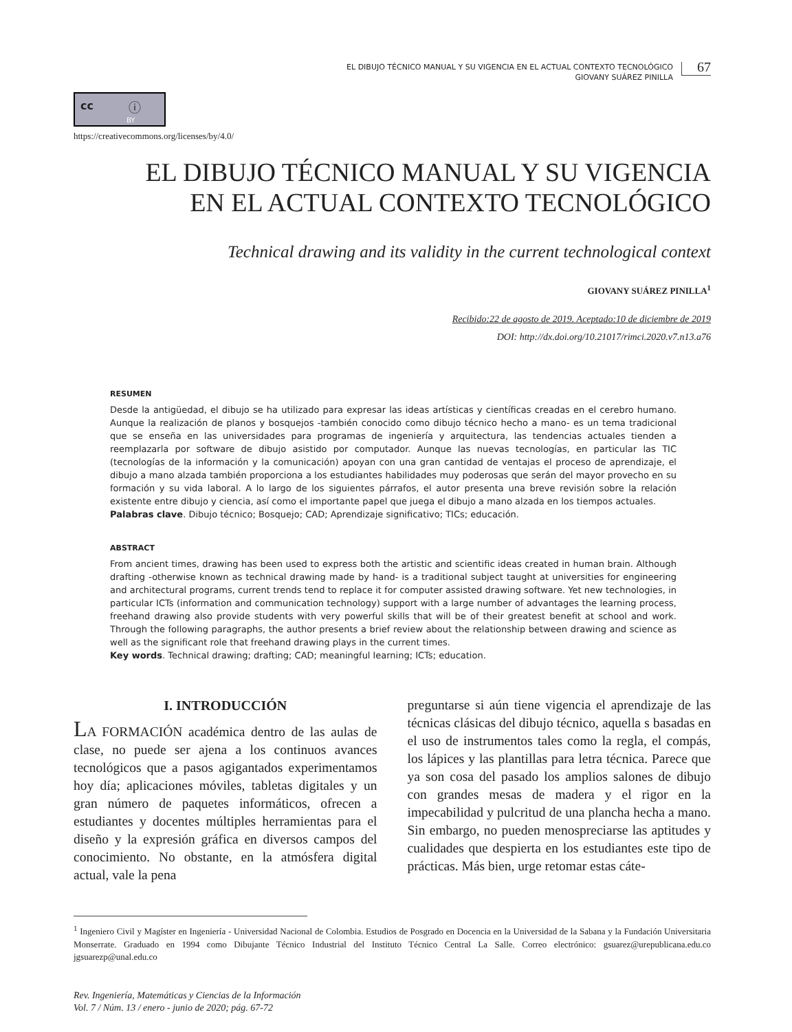EL DIBUJO TÉCNICO MANUAL Y SU VIGENCIA EN EL ACTUAL CONTEXTO TECNOLÓGICO
GIOVANY SUÁREZ PINILLA
67
cc ⓘ
BY
https://creativecommons.org/licenses/by/4.0/
EL DIBUJO TÉCNICO MANUAL Y SU VIGENCIA
EN EL ACTUAL CONTEXTO TECNOLÓGICO
Technical drawing and its validity in the current technological context
GIOVANY SUÁREZ PINILLA<sup>1</sup>
Recibido:22 de agosto de 2019. Aceptado:10 de diciembre de 2019
DOI: http://dx.doi.org/10.21017/rimci.2020.v7.n13.a76
RESUMEN
Desde la antigüedad, el dibujo se ha utilizado para expresar las ideas artísticas y científicas creadas en el cerebro humano. Aunque la realización de planos y bosquejos -también conocido como dibujo técnico hecho a mano- es un tema tradicional que se enseña en las universidades para programas de ingeniería y arquitectura, las tendencias actuales tienden a reemplazarla por software de dibujo asistido por computador. Aunque las nuevas tecnologías, en particular las TIC (tecnologías de la información y la comunicación) apoyan con una gran cantidad de ventajas el proceso de aprendizaje, el dibujo a mano alzada también proporciona a los estudiantes habilidades muy poderosas que serán del mayor provecho en su formación y su vida laboral. A lo largo de los siguientes párrafos, el autor presenta una breve revisión sobre la relación existente entre dibujo y ciencia, así como el importante papel que juega el dibujo a mano alzada en los tiempos actuales.
Palabras clave. Dibujo técnico; Bosquejo; CAD; Aprendizaje significativo; TICs; educación.
ABSTRACT
From ancient times, drawing has been used to express both the artistic and scientific ideas created in human brain. Although drafting -otherwise known as technical drawing made by hand- is a traditional subject taught at universities for engineering and architectural programs, current trends tend to replace it for computer assisted drawing software. Yet new technologies, in particular ICTs (information and communication technology) support with a large number of advantages the learning process, freehand drawing also provide students with very powerful skills that will be of their greatest benefit at school and work. Through the following paragraphs, the author presents a brief review about the relationship between drawing and science as well as the significant role that freehand drawing plays in the current times.
Key words. Technical drawing; drafting; CAD; meaningful learning; ICTs; education.
I. INTRODUCCIÓN
LA FORMACIÓN académica dentro de las aulas de clase, no puede ser ajena a los continuos avances tecnológicos que a pasos agigantados experimentamos hoy día; aplicaciones móviles, tabletas digitales y un gran número de paquetes informáticos, ofrecen a estudiantes y docentes múltiples herramientas para el diseño y la expresión gráfica en diversos campos del conocimiento. No obstante, en la atmósfera digital actual, vale la pena
preguntarse si aún tiene vigencia el aprendizaje de las técnicas clásicas del dibujo técnico, aquella s basadas en el uso de instrumentos tales como la regla, el compás, los lápices y las plantillas para letra técnica. Parece que ya son cosa del pasado los amplios salones de dibujo con grandes mesas de madera y el rigor en la impecabilidad y pulcritud de una plancha hecha a mano. Sin embargo, no pueden menospreciarse las aptitudes y cualidades que despierta en los estudiantes este tipo de prácticas. Más bien, urge retomar estas cáte-
<sup>1</sup> Ingeniero Civil y Magíster en Ingeniería - Universidad Nacional de Colombia. Estudios de Posgrado en Docencia en la Universidad de la Sabana y la Fundación Universitaria Monserrate. Graduado en 1994 como Dibujante Técnico Industrial del Instituto Técnico Central La Salle. Correo electrónico: gsuarez@urepublicana.edu.co jgsuarezp@unal.edu.co
Rev. Ingeniería, Matemáticas y Ciencias de la Información
Vol. 7 / Núm. 13 / enero - junio de 2020; pág. 67-72